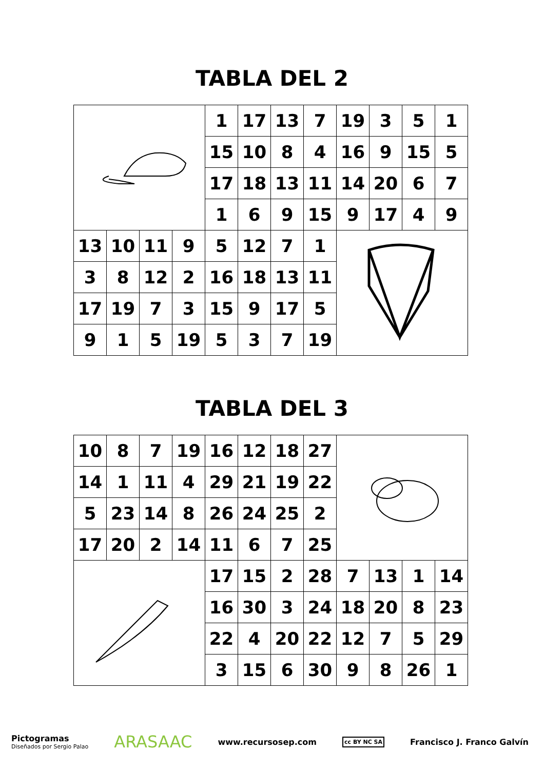TABLA DEL 2
| | | | | 1 | 17 | 13 | 7 | 19 | 3 | 5 | 1 |
| | | | | 15 | 10 | 8 | 4 | 16 | 9 | 15 | 5 |
| | | | | 17 | 18 | 13 | 11 | 14 | 20 | 6 | 7 |
| | | | | 1 | 6 | 9 | 15 | 9 | 17 | 4 | 9 |
| 13 | 10 | 11 | 9 | 5 | 12 | 7 | 1 | | | | |
| 3 | 8 | 12 | 2 | 16 | 18 | 13 | 11 | | | | |
| 17 | 19 | 7 | 3 | 15 | 9 | 17 | 5 | | | | |
| 9 | 1 | 5 | 19 | 5 | 3 | 7 | 19 | | | | |
TABLA DEL 3
| 10 | 8 | 7 | 19 | 16 | 12 | 18 | 27 | | | | |
| 14 | 1 | 11 | 4 | 29 | 21 | 19 | 22 | | | | |
| 5 | 23 | 14 | 8 | 26 | 24 | 25 | 2 | | | | |
| 17 | 20 | 2 | 14 | 11 | 6 | 7 | 25 | | | | |
| | | | | 17 | 15 | 2 | 28 | 7 | 13 | 1 | 14 |
| | | | | 16 | 30 | 3 | 24 | 18 | 20 | 8 | 23 |
| | | | | 22 | 4 | 20 | 22 | 12 | 7 | 5 | 29 |
| | | | | 3 | 15 | 6 | 30 | 9 | 8 | 26 | 1 |
Pictogramas
Diseñados por Sergio Palao
ARASAAC
www.recursosep.com
cc BY NC SA
Francisco J. Franco Galvín